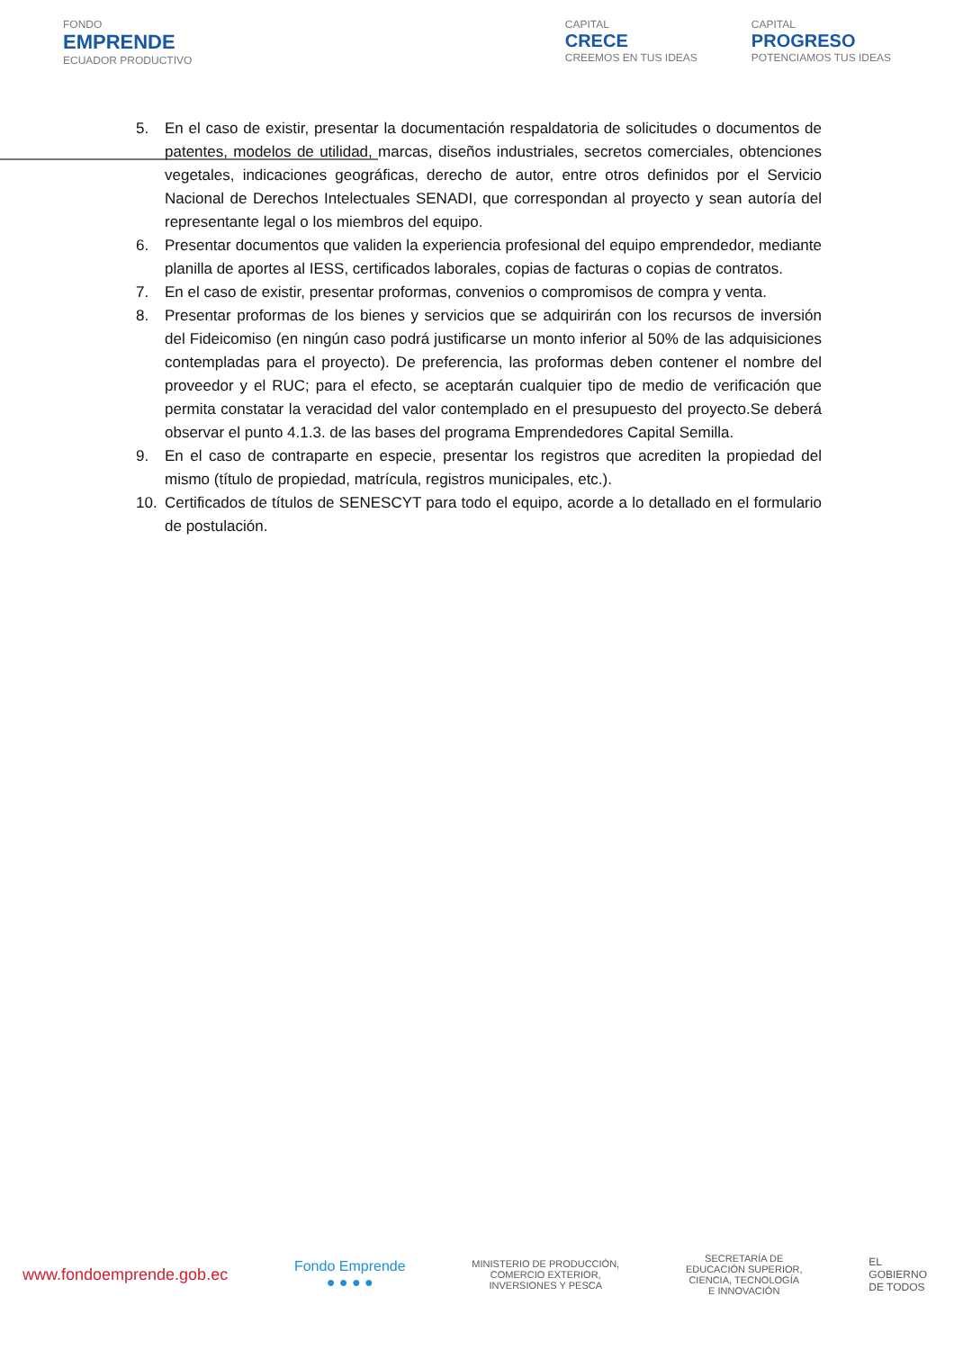FONDO
EMPRENDE
ECUADOR PRODUCTIVO
CAPITAL
CRECE
CREEMOS EN TUS IDEAS
CAPITAL
PROGRESO
POTENCIAMOS TUS IDEAS
5. En el caso de existir, presentar la documentación respaldatoria de solicitudes o documentos de patentes, modelos de utilidad, marcas, diseños industriales, secretos comerciales, obtenciones vegetales, indicaciones geográficas, derecho de autor, entre otros definidos por el Servicio Nacional de Derechos Intelectuales SENADI, que correspondan al proyecto y sean autoría del representante legal o los miembros del equipo.
6. Presentar documentos que validen la experiencia profesional del equipo emprendedor, mediante planilla de aportes al IESS, certificados laborales, copias de facturas o copias de contratos.
7. En el caso de existir, presentar proformas, convenios o compromisos de compra y venta.
8. Presentar proformas de los bienes y servicios que se adquirirán con los recursos de inversión del Fideicomiso (en ningún caso podrá justificarse un monto inferior al 50% de las adquisiciones contempladas para el proyecto). De preferencia, las proformas deben contener el nombre del proveedor y el RUC; para el efecto, se aceptarán cualquier tipo de medio de verificación que permita constatar la veracidad del valor contemplado en el presupuesto del proyecto.Se deberá observar el punto 4.1.3. de las bases del programa Emprendedores Capital Semilla.
9. En el caso de contraparte en especie, presentar los registros que acrediten la propiedad del mismo (título de propiedad, matrícula, registros municipales, etc.).
10. Certificados de títulos de SENESCYT para todo el equipo, acorde a lo detallado en el formulario de postulación.
www.fondoemprende.gob.ec
Fondo Emprende
● ● ● ●
MINISTERIO DE PRODUCCIÓN,
COMERCIO EXTERIOR,
INVERSIONES Y PESCA
SECRETARÍA DE
EDUCACIÓN SUPERIOR,
CIENCIA, TECNOLOGÍA
E INNOVACIÓN
EL
GOBIERNO
DE TODOS